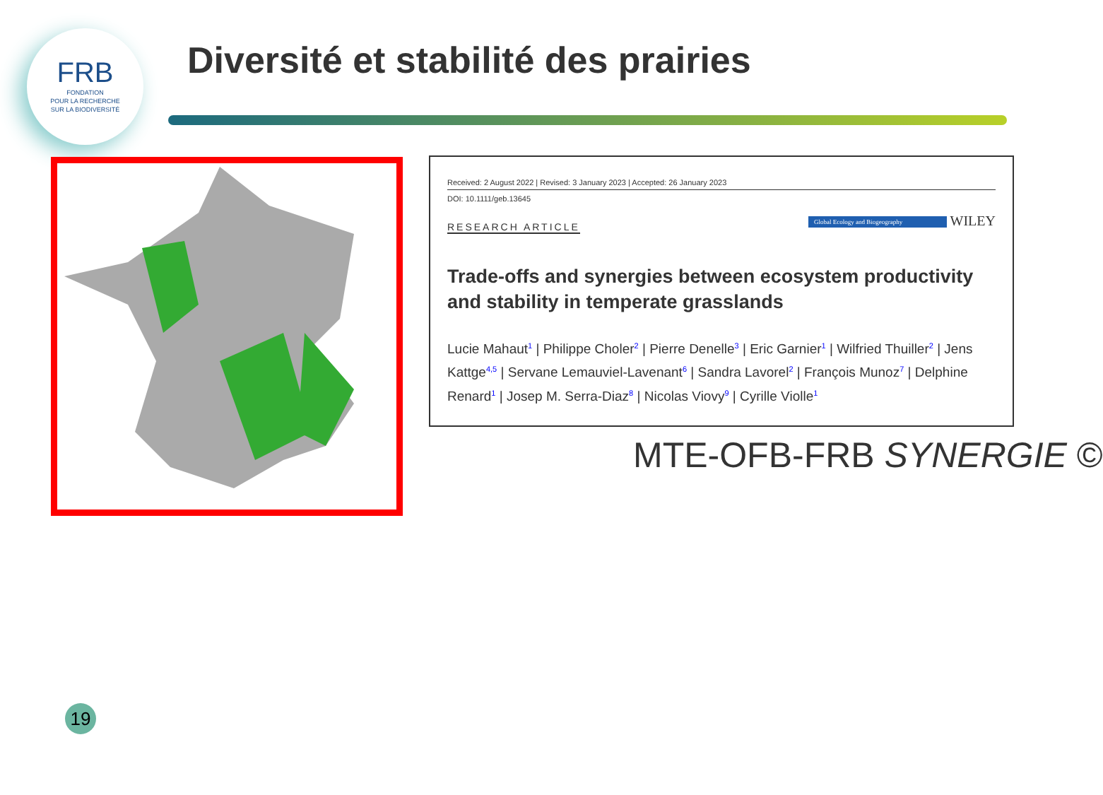FRB
FONDATION
POUR LA RECHERCHE
SUR LA BIODIVERSITÉ
Diversité et stabilité des prairies
Received: 2 August 2022 | Revised: 3 January 2023 | Accepted: 26 January 2023
DOI: 10.1111/geb.13645
Global Ecology and Biogeography WILEY
RESEARCH ARTICLE
Trade-offs and synergies between ecosystem productivity and stability in temperate grasslands
Lucie Mahaut<sup>1</sup> | Philippe Choler<sup>2</sup> | Pierre Denelle<sup>3</sup> | Eric Garnier<sup>1</sup> | Wilfried Thuiller<sup>2</sup> | Jens Kattge<sup>4,5</sup> | Servane Lemauviel-Lavenant<sup>6</sup> | Sandra Lavorel<sup>2</sup> | François Munoz<sup>7</sup> | Delphine Renard<sup>1</sup> | Josep M. Serra-Diaz<sup>8</sup> | Nicolas Viovy<sup>9</sup> | Cyrille Violle<sup>1</sup>
MTE-OFB-FRB SYNERGIE ©
19